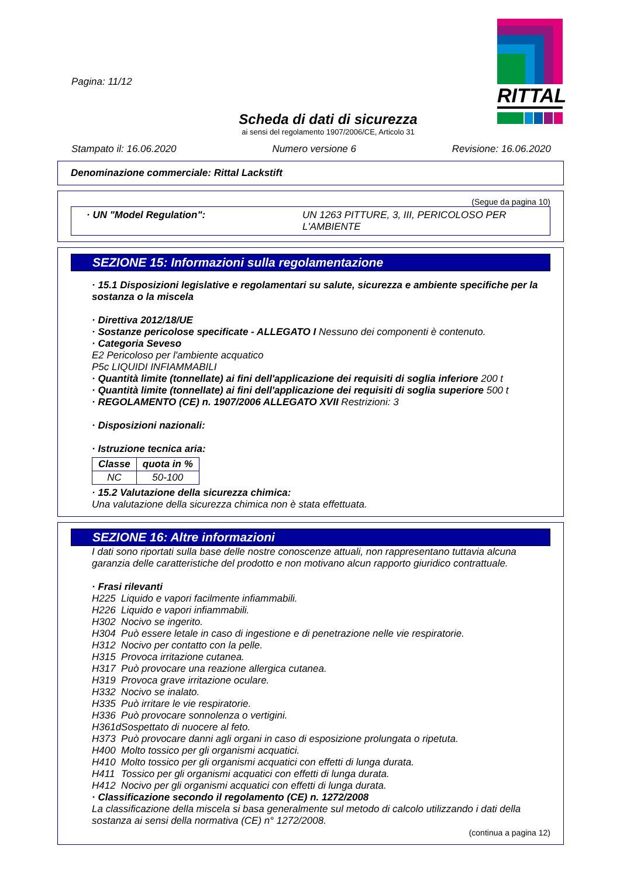RITTAL
Pagina: 11/12
Scheda di dati di sicurezza
ai sensi del regolamento 1907/2006/CE, Articolo 31
Stampato il: 16.06.2020 Numero versione 6 Revisione: 16.06.2020
Denominazione commerciale: Rittal Lackstift
(Segue da pagina 10)
· UN "Model Regulation": UN 1263 PITTURE, 3, III, PERICOLOSO PER L'AMBIENTE
SEZIONE 15: Informazioni sulla regolamentazione
· 15.1 Disposizioni legislative e regolamentari su salute, sicurezza e ambiente specifiche per la sostanza o la miscela
· Direttiva 2012/18/UE
· Sostanze pericolose specificate - ALLEGATO I Nessuno dei componenti è contenuto.
· Categoria Seveso
E2 Pericoloso per l'ambiente acquatico
P5c LIQUIDI INFIAMMABILI
· Quantità limite (tonnellate) ai fini dell'applicazione dei requisiti di soglia inferiore 200 t
· Quantità limite (tonnellate) ai fini dell'applicazione dei requisiti di soglia superiore 500 t
· REGOLAMENTO (CE) n. 1907/2006 ALLEGATO XVII Restrizioni: 3
· Disposizioni nazionali:
· Istruzione tecnica aria:
| Classe | quota in % |
| --- | --- |
| NC | 50-100 |
· 15.2 Valutazione della sicurezza chimica:
Una valutazione della sicurezza chimica non è stata effettuata.
SEZIONE 16: Altre informazioni
I dati sono riportati sulla base delle nostre conoscenze attuali, non rappresentano tuttavia alcuna garanzia delle caratteristiche del prodotto e non motivano alcun rapporto giuridico contrattuale.
· Frasi rilevanti
| H225 | Liquido e vapori facilmente infiammabili. |
| H226 | Liquido e vapori infiammabili. |
| H302 | Nocivo se ingerito. |
| H304 | Può essere letale in caso di ingestione e di penetrazione nelle vie respiratorie. |
| H312 | Nocivo per contatto con la pelle. |
| H315 | Provoca irritazione cutanea. |
| H317 | Può provocare una reazione allergica cutanea. |
| H319 | Provoca grave irritazione oculare. |
| H332 | Nocivo se inalato. |
| H335 | Può irritare le vie respiratorie. |
| H336 | Può provocare sonnolenza o vertigini. |
| H361d | Sospettato di nuocere al feto. |
| H373 | Può provocare danni agli organi in caso di esposizione prolungata o ripetuta. |
| H400 | Molto tossico per gli organismi acquatici. |
| H410 | Molto tossico per gli organismi acquatici con effetti di lunga durata. |
| H411 | Tossico per gli organismi acquatici con effetti di lunga durata. |
| H412 | Nocivo per gli organismi acquatici con effetti di lunga durata. |
· Classificazione secondo il regolamento (CE) n. 1272/2008
La classificazione della miscela si basa generalmente sul metodo di calcolo utilizzando i dati della sostanza ai sensi della normativa (CE) n° 1272/2008.
(continua a pagina 12)